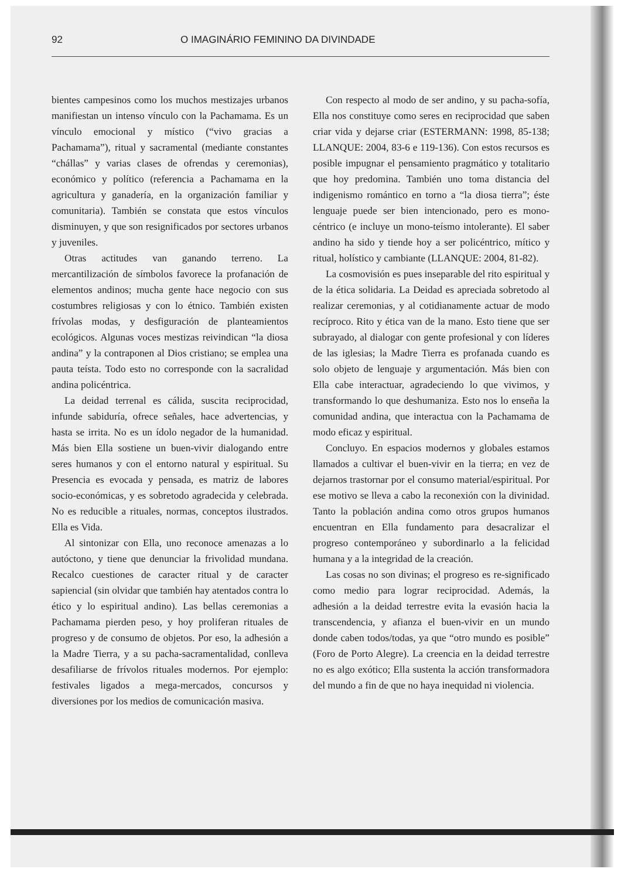92 O IMAGINÁRIO FEMININO DA DIVINDADE
bientes campesinos como los muchos mestizajes urbanos manifiestan un intenso vínculo con la Pachamama. Es un vínculo emocional y místico (“vivo gracias a Pachamama”), ritual y sacramental (mediante constantes “chállas” y varias clases de ofrendas y ceremonias), económico y político (referencia a Pachamama en la agricultura y ganadería, en la organización familiar y comunitaria). También se constata que estos vínculos disminuyen, y que son resignificados por sectores urbanos y juveniles.
Otras actitudes van ganando terreno. La mercantilización de símbolos favorece la profanación de elementos andinos; mucha gente hace negocio con sus costumbres religiosas y con lo étnico. También existen frívolas modas, y desfiguración de planteamientos ecológicos. Algunas voces mestizas reivindican “la diosa andina” y la contraponen al Dios cristiano; se emplea una pauta teísta. Todo esto no corresponde con la sacralidad andina policéntrica.
La deidad terrenal es cálida, suscita reciprocidad, infunde sabiduría, ofrece señales, hace advertencias, y hasta se irrita. No es un ídolo negador de la humanidad. Más bien Ella sostiene un buen-vivir dialogando entre seres humanos y con el entorno natural y espiritual. Su Presencia es evocada y pensada, es matriz de labores socio-económicas, y es sobretodo agradecida y celebrada. No es reducible a rituales, normas, conceptos ilustrados. Ella es Vida.
Al sintonizar con Ella, uno reconoce amenazas a lo autóctono, y tiene que denunciar la frivolidad mundana. Recalco cuestiones de caracter ritual y de caracter sapiencial (sin olvidar que también hay atentados contra lo ético y lo espiritual andino). Las bellas ceremonias a Pachamama pierden peso, y hoy proliferan rituales de progreso y de consumo de objetos. Por eso, la adhesión a la Madre Tierra, y a su pacha-sacramentalidad, conlleva desafiliarse de frívolos rituales modernos. Por ejemplo: festivales ligados a mega-mercados, concursos y diversiones por los medios de comunicación masiva.
Con respecto al modo de ser andino, y su pacha-sofía, Ella nos constituye como seres en reciprocidad que saben criar vida y dejarse criar (ESTERMANN: 1998, 85-138; LLANQUE: 2004, 83-6 e 119-136). Con estos recursos es posible impugnar el pensamiento pragmático y totalitario que hoy predomina. También uno toma distancia del indigenismo romántico en torno a “la diosa tierra”; éste lenguaje puede ser bien intencionado, pero es mono-céntrico (e incluye un mono-teísmo intolerante). El saber andino ha sido y tiende hoy a ser policéntrico, mítico y ritual, holístico y cambiante (LLANQUE: 2004, 81-82).
La cosmovisión es pues inseparable del rito espiritual y de la ética solidaria. La Deidad es apreciada sobretodo al realizar ceremonias, y al cotidianamente actuar de modo recíproco. Rito y ética van de la mano. Esto tiene que ser subrayado, al dialogar con gente profesional y con líderes de las iglesias; la Madre Tierra es profanada cuando es solo objeto de lenguaje y argumentación. Más bien con Ella cabe interactuar, agradeciendo lo que vivimos, y transformando lo que deshumaniza. Esto nos lo enseña la comunidad andina, que interactua con la Pachamama de modo eficaz y espiritual.
Concluyo. En espacios modernos y globales estamos llamados a cultivar el buen-vivir en la tierra; en vez de dejarnos trastornar por el consumo material/espiritual. Por ese motivo se lleva a cabo la reconexión con la divinidad. Tanto la población andina como otros grupos humanos encuentran en Ella fundamento para desacralizar el progreso contemporáneo y subordinarlo a la felicidad humana y a la integridad de la creación.
Las cosas no son divinas; el progreso es re-significado como medio para lograr reciprocidad. Además, la adhesión a la deidad terrestre evita la evasión hacia la transcendencia, y afianza el buen-vivir en un mundo donde caben todos/todas, ya que “otro mundo es posible” (Foro de Porto Alegre). La creencia en la deidad terrestre no es algo exótico; Ella sustenta la acción transformadora del mundo a fin de que no haya inequidad ni violencia.